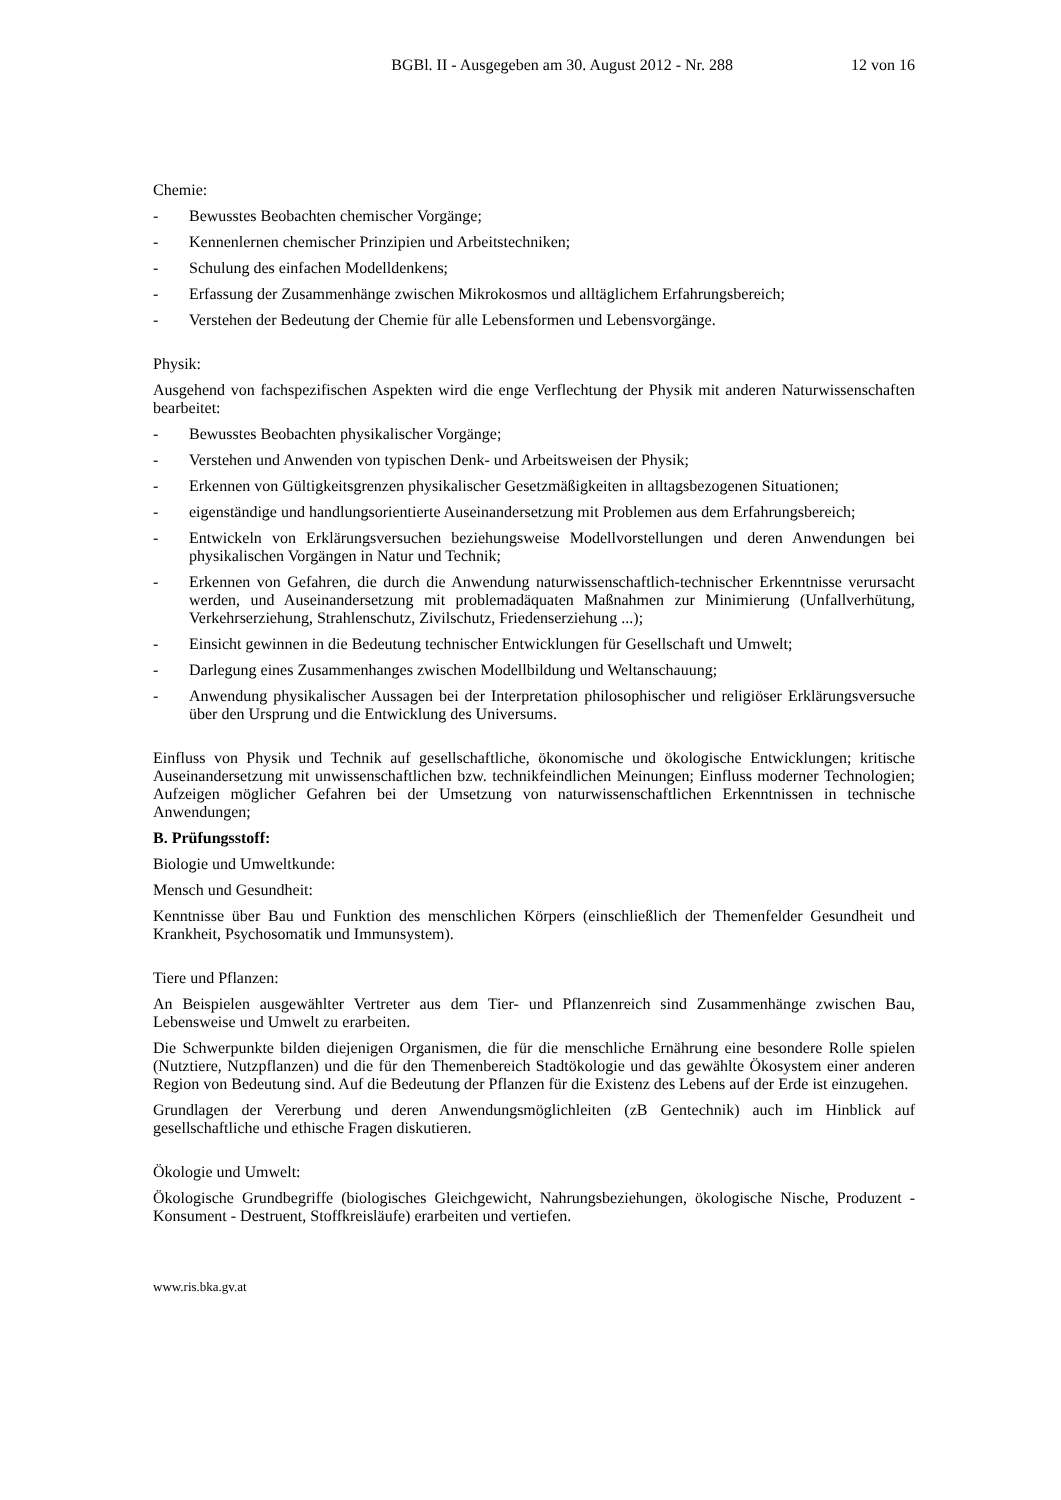BGBl. II - Ausgegeben am 30. August 2012 - Nr. 288 12 von 16
Chemie:
- Bewusstes Beobachten chemischer Vorgänge;
- Kennenlernen chemischer Prinzipien und Arbeitstechniken;
- Schulung des einfachen Modelldenkens;
- Erfassung der Zusammenhänge zwischen Mikrokosmos und alltäglichem Erfahrungsbereich;
- Verstehen der Bedeutung der Chemie für alle Lebensformen und Lebensvorgänge.
Physik:
Ausgehend von fachspezifischen Aspekten wird die enge Verflechtung der Physik mit anderen Naturwissenschaften bearbeitet:
- Bewusstes Beobachten physikalischer Vorgänge;
- Verstehen und Anwenden von typischen Denk- und Arbeitsweisen der Physik;
- Erkennen von Gültigkeitsgrenzen physikalischer Gesetzmäßigkeiten in alltagsbezogenen Situationen;
- eigenständige und handlungsorientierte Auseinandersetzung mit Problemen aus dem Erfahrungsbereich;
- Entwickeln von Erklärungsversuchen beziehungsweise Modellvorstellungen und deren Anwendungen bei physikalischen Vorgängen in Natur und Technik;
- Erkennen von Gefahren, die durch die Anwendung naturwissenschaftlich-technischer Erkenntnisse verursacht werden, und Auseinandersetzung mit problemadäquaten Maßnahmen zur Minimierung (Unfallverhütung, Verkehrserziehung, Strahlenschutz, Zivilschutz, Friedenserziehung ...);
- Einsicht gewinnen in die Bedeutung technischer Entwicklungen für Gesellschaft und Umwelt;
- Darlegung eines Zusammenhanges zwischen Modellbildung und Weltanschauung;
- Anwendung physikalischer Aussagen bei der Interpretation philosophischer und religiöser Erklärungsversuche über den Ursprung und die Entwicklung des Universums.
Einfluss von Physik und Technik auf gesellschaftliche, ökonomische und ökologische Entwicklungen; kritische Auseinandersetzung mit unwissenschaftlichen bzw. technikfeindlichen Meinungen; Einfluss moderner Technologien; Aufzeigen möglicher Gefahren bei der Umsetzung von naturwissenschaftlichen Erkenntnissen in technische Anwendungen;
B. Prüfungsstoff:
Biologie und Umweltkunde:
Mensch und Gesundheit:
Kenntnisse über Bau und Funktion des menschlichen Körpers (einschließlich der Themenfelder Gesundheit und Krankheit, Psychosomatik und Immunsystem).
Tiere und Pflanzen:
An Beispielen ausgewählter Vertreter aus dem Tier- und Pflanzenreich sind Zusammenhänge zwischen Bau, Lebensweise und Umwelt zu erarbeiten.
Die Schwerpunkte bilden diejenigen Organismen, die für die menschliche Ernährung eine besondere Rolle spielen (Nutztiere, Nutzpflanzen) und die für den Themenbereich Stadtökologie und das gewählte Ökosystem einer anderen Region von Bedeutung sind. Auf die Bedeutung der Pflanzen für die Existenz des Lebens auf der Erde ist einzugehen.
Grundlagen der Vererbung und deren Anwendungsmöglichleiten (zB Gentechnik) auch im Hinblick auf gesellschaftliche und ethische Fragen diskutieren.
Ökologie und Umwelt:
Ökologische Grundbegriffe (biologisches Gleichgewicht, Nahrungsbeziehungen, ökologische Nische, Produzent - Konsument - Destruent, Stoffkreisläufe) erarbeiten und vertiefen.
www.ris.bka.gv.at